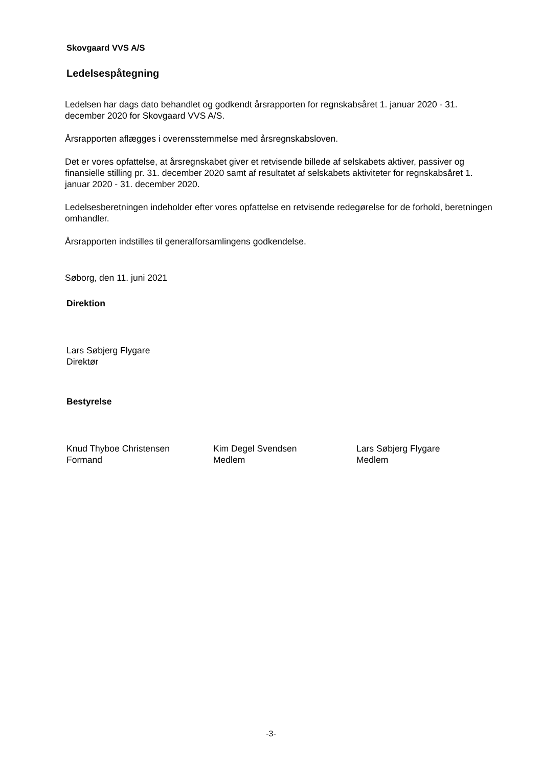Skovgaard VVS A/S
Ledelsespåtegning
Ledelsen har dags dato behandlet og godkendt årsrapporten for regnskabsåret 1. januar 2020 - 31. december 2020 for Skovgaard VVS A/S.
Årsrapporten aflægges i overensstemmelse med årsregnskabsloven.
Det er vores opfattelse, at årsregnskabet giver et retvisende billede af selskabets aktiver, passiver og finansielle stilling pr. 31. december 2020 samt af resultatet af selskabets aktiviteter for regnskabsåret 1. januar 2020 - 31. december 2020.
Ledelsesberetningen indeholder efter vores opfattelse en retvisende redegørelse for de forhold, beretningen omhandler.
Årsrapporten indstilles til generalforsamlingens godkendelse.
Søborg, den 11. juni 2021
Direktion
Lars Søbjerg Flygare
Direktør
Bestyrelse
Knud Thyboe Christensen
Formand
Kim Degel Svendsen
Medlem
Lars Søbjerg Flygare
Medlem
-3-